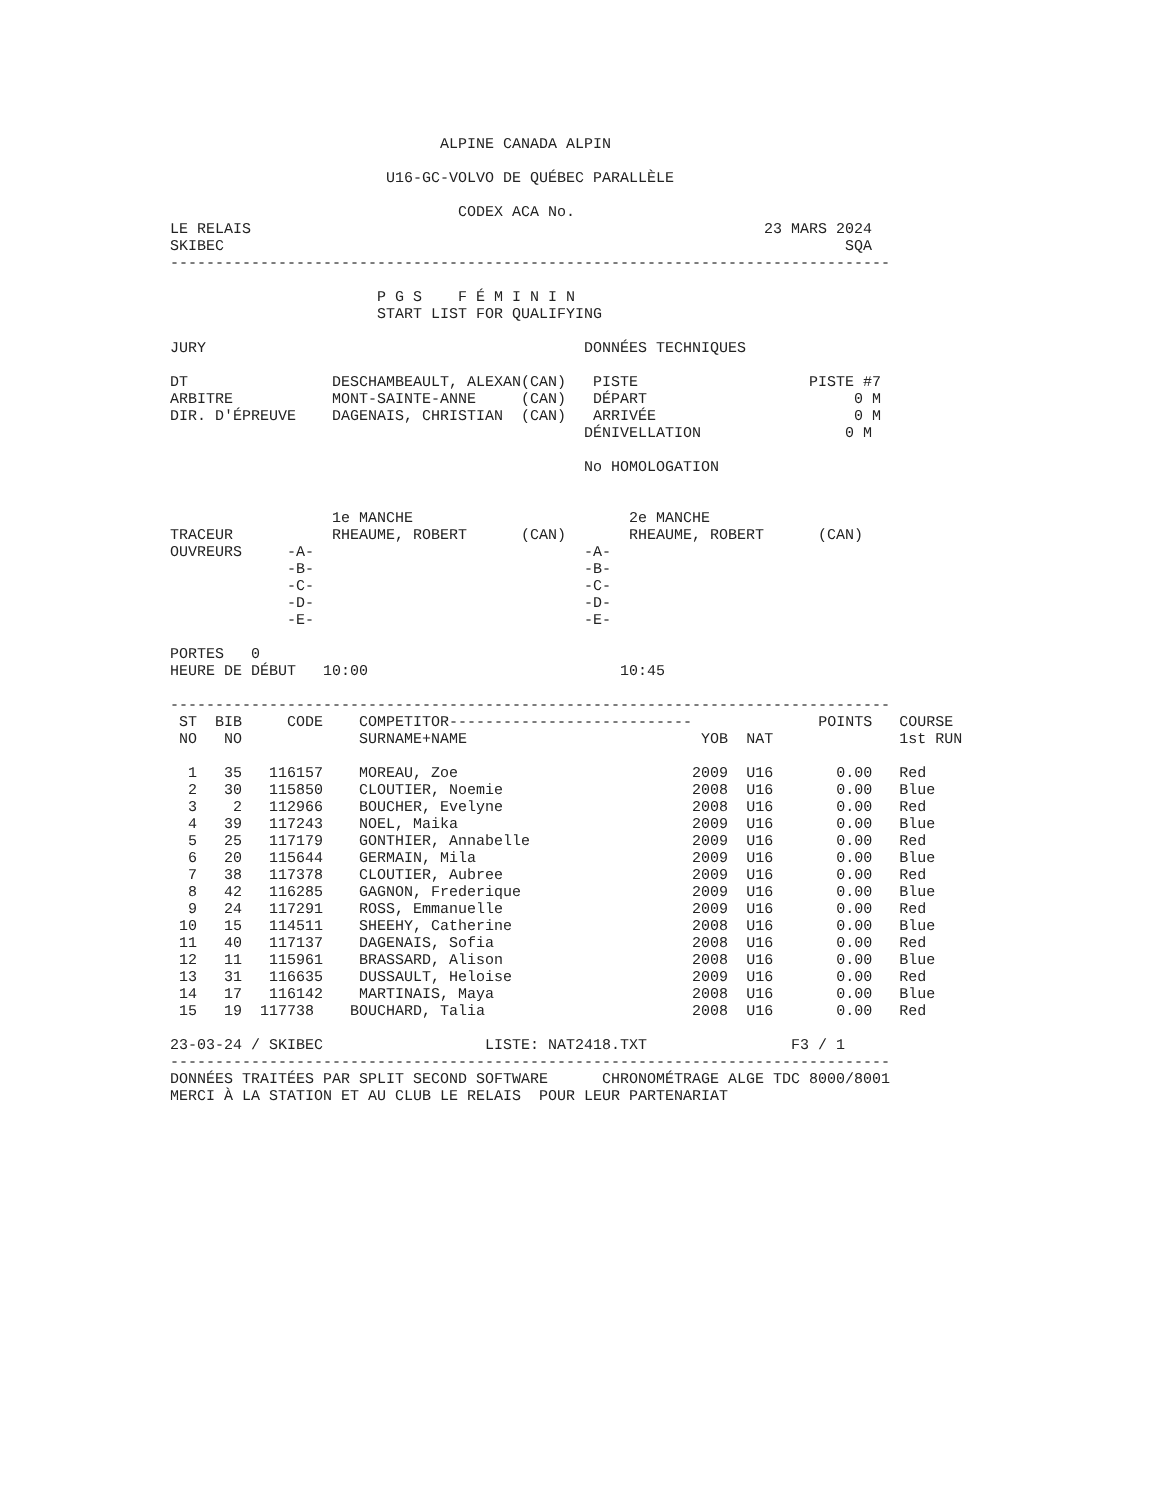ALPINE CANADA ALPIN

                        U16-GC-VOLVO DE QUÉBEC PARALLÈLE

                                CODEX ACA No.
LE RELAIS                                                         23 MARS 2024
SKIBEC                                                                     SQA
--------------------------------------------------------------------------------

                       P G S    F É M I N I N
                       START LIST FOR QUALIFYING

JURY                                          DONNÉES TECHNIQUES

DT                DESCHAMBEAULT, ALEXAN(CAN)   PISTE                   PISTE #7
ARBITRE           MONT-SAINTE-ANNE     (CAN)   DÉPART                       0 M
DIR. D'ÉPREUVE    DAGENAIS, CHRISTIAN  (CAN)   ARRIVÉE                      0 M
                                              DÉNIVELLATION                0 M

                                              No HOMOLOGATION


                  1e MANCHE                        2e MANCHE
TRACEUR           RHEAUME, ROBERT      (CAN)       RHEAUME, ROBERT      (CAN)
OUVREURS     -A-                              -A-
             -B-                              -B-
             -C-                              -C-
             -D-                              -D-
             -E-                              -E-

PORTES   0
HEURE DE DÉBUT   10:00                            10:45

--------------------------------------------------------------------------------
| ST | BIB | CODE | COMPETITOR--------------------------- | | | POINTS | COURSE |
| --- | --- | --- | --- | --- | --- | --- | --- |
| NO | NO | | SURNAME+NAME | YOB | NAT | | 1st RUN |
| 1 | 35 | 116157 | MOREAU, Zoe | 2009 | U16 | 0.00 | Red |
| 2 | 30 | 115850 | CLOUTIER, Noemie | 2008 | U16 | 0.00 | Blue |
| 3 | 2 | 112966 | BOUCHER, Evelyne | 2008 | U16 | 0.00 | Red |
| 4 | 39 | 117243 | NOEL, Maika | 2009 | U16 | 0.00 | Blue |
| 5 | 25 | 117179 | GONTHIER, Annabelle | 2009 | U16 | 0.00 | Red |
| 6 | 20 | 115644 | GERMAIN, Mila | 2009 | U16 | 0.00 | Blue |
| 7 | 38 | 117378 | CLOUTIER, Aubree | 2009 | U16 | 0.00 | Red |
| 8 | 42 | 116285 | GAGNON, Frederique | 2009 | U16 | 0.00 | Blue |
| 9 | 24 | 117291 | ROSS, Emmanuelle | 2009 | U16 | 0.00 | Red |
| 10 | 15 | 114511 | SHEEHY, Catherine | 2008 | U16 | 0.00 | Blue |
| 11 | 40 | 117137 | DAGENAIS, Sofia | 2008 | U16 | 0.00 | Red |
| 12 | 11 | 115961 | BRASSARD, Alison | 2008 | U16 | 0.00 | Blue |
| 13 | 31 | 116635 | DUSSAULT, Heloise | 2009 | U16 | 0.00 | Red |
| 14 | 17 | 116142 | MARTINAIS, Maya | 2008 | U16 | 0.00 | Blue |
| 15 | 19 | 117738 | BOUCHARD, Talia | 2008 | U16 | 0.00 | Red |
23-03-24 / SKIBEC                  LISTE: NAT2418.TXT                F3 / 1
--------------------------------------------------------------------------------
DONNÉES TRAITÉES PAR SPLIT SECOND SOFTWARE      CHRONOMÉTRAGE ALGE TDC 8000/8001
MERCI À LA STATION ET AU CLUB LE RELAIS  POUR LEUR PARTENARIAT